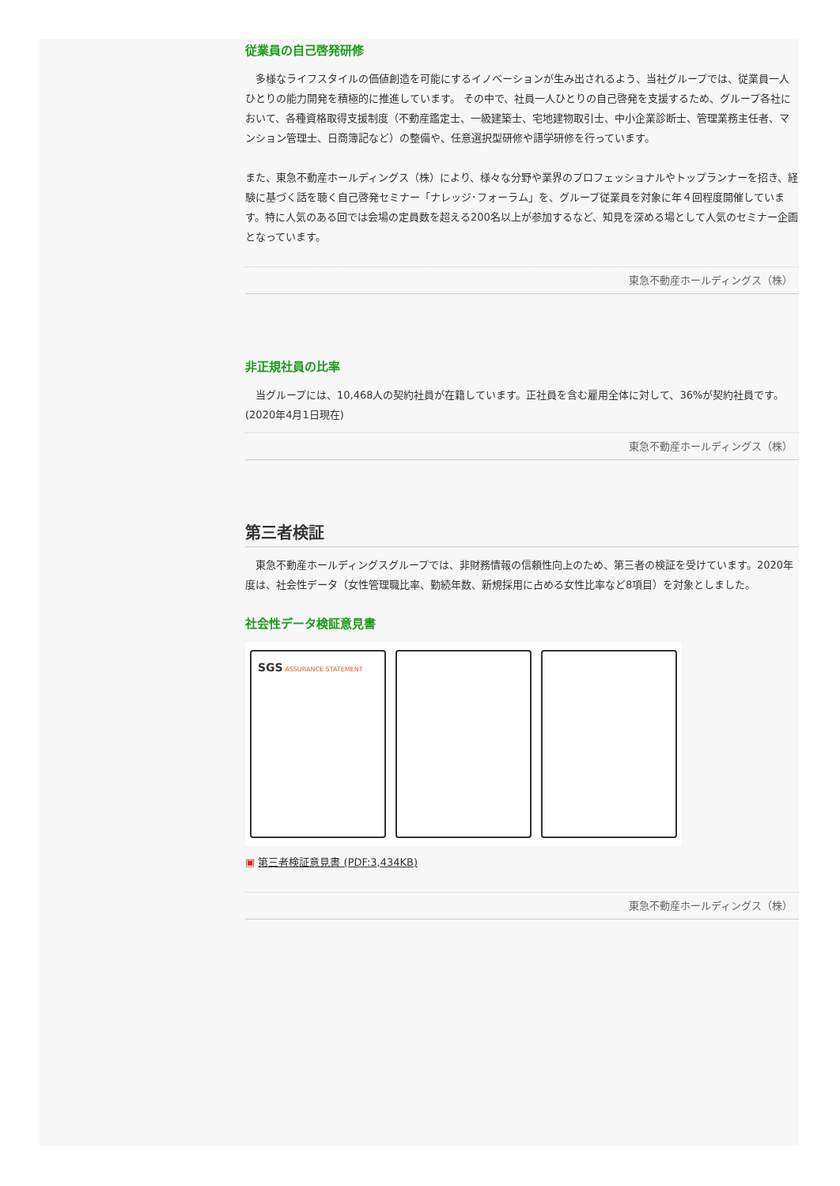従業員の自己啓発研修
　多様なライフスタイルの価値創造を可能にするイノベーションが生み出されるよう、当社グループでは、従業員一人ひとりの能力開発を積極的に推進しています。 その中で、社員一人ひとりの自己啓発を支援するため、グループ各社において、各種資格取得支援制度（不動産鑑定士、一級建築士、宅地建物取引士、中小企業診断士、管理業務主任者、マンション管理士、日商簿記など）の整備や、任意選択型研修や語学研修を行っています。
また、東急不動産ホールディングス（株）により、様々な分野や業界のプロフェッショナルやトップランナーを招き、経験に基づく話を聴く自己啓発セミナー「ナレッジ･フォーラム」を、グループ従業員を対象に年４回程度開催しています。特に人気のある回では会場の定員数を超える200名以上が参加するなど、知見を深める場として人気のセミナー企画となっています。
東急不動産ホールディングス（株）
非正規社員の比率
　当グループには、10,468人の契約社員が在籍しています。正社員を含む雇用全体に対して、36%が契約社員です。(2020年4月1日現在)
東急不動産ホールディングス（株）
第三者検証
　東急不動産ホールディングスグループでは、非財務情報の信頼性向上のため、第三者の検証を受けています。2020年度は、社会性データ（女性管理職比率、勤続年数、新規採用に占める女性比率など8項目）を対象としました。
社会性データ検証意見書
SGS ASSURANCE STATEMENT
▣ 第三者検証意見書 (PDF:3,434KB)
東急不動産ホールディングス（株）